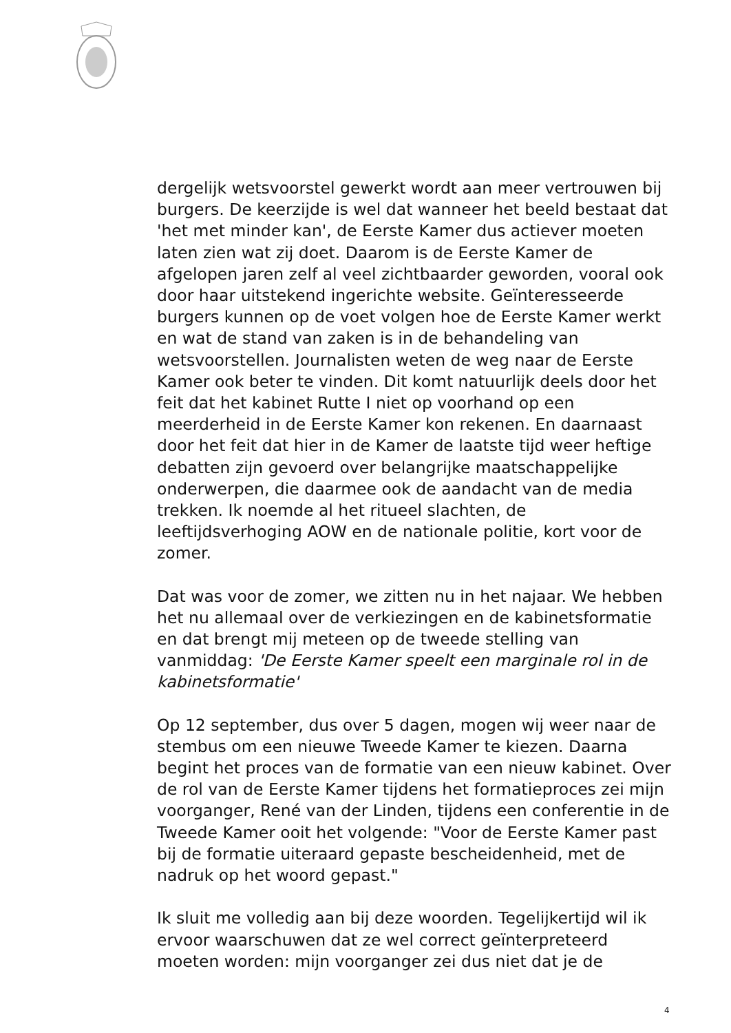dergelijk wetsvoorstel gewerkt wordt aan meer vertrouwen bij burgers. De keerzijde is wel dat wanneer het beeld bestaat dat 'het met minder kan', de Eerste Kamer dus actiever moeten laten zien wat zij doet. Daarom is de Eerste Kamer de afgelopen jaren zelf al veel zichtbaarder geworden, vooral ook door haar uitstekend ingerichte website. Geïnteresseerde burgers kunnen op de voet volgen hoe de Eerste Kamer werkt en wat de stand van zaken is in de behandeling van wetsvoorstellen. Journalisten weten de weg naar de Eerste Kamer ook beter te vinden. Dit komt natuurlijk deels door het feit dat het kabinet Rutte I niet op voorhand op een meerderheid in de Eerste Kamer kon rekenen. En daarnaast door het feit dat hier in de Kamer de laatste tijd weer heftige debatten zijn gevoerd over belangrijke maatschappelijke onderwerpen, die daarmee ook de aandacht van de media trekken. Ik noemde al het ritueel slachten, de leeftijdsverhoging AOW en de nationale politie, kort voor de zomer.
Dat was voor de zomer, we zitten nu in het najaar. We hebben het nu allemaal over de verkiezingen en de kabinetsformatie en dat brengt mij meteen op de tweede stelling van vanmiddag: 'De Eerste Kamer speelt een marginale rol in de kabinetsformatie'
Op 12 september, dus over 5 dagen, mogen wij weer naar de stembus om een nieuwe Tweede Kamer te kiezen. Daarna begint het proces van de formatie van een nieuw kabinet. Over de rol van de Eerste Kamer tijdens het formatieproces zei mijn voorganger, René van der Linden, tijdens een conferentie in de Tweede Kamer ooit het volgende: "Voor de Eerste Kamer past bij de formatie uiteraard gepaste bescheidenheid, met de nadruk op het woord gepast."
Ik sluit me volledig aan bij deze woorden. Tegelijkertijd wil ik ervoor waarschuwen dat ze wel correct geïnterpreteerd moeten worden: mijn voorganger zei dus niet dat je de
4